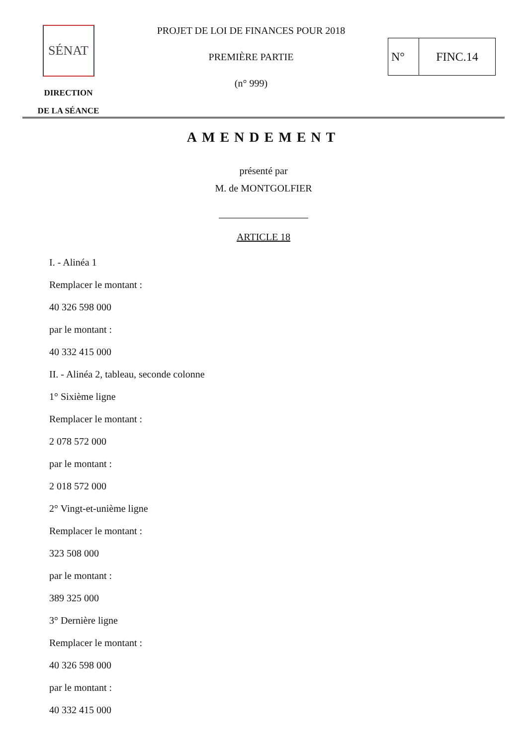SÉNAT
DIRECTION
DE LA SÉANCE
PROJET DE LOI DE FINANCES POUR 2018
PREMIÈRE PARTIE
(n° 999)
N° FINC.14
AMENDEMENT
présenté par
M. de MONTGOLFIER
ARTICLE 18
I. - Alinéa 1
Remplacer le montant :
40 326 598 000
par le montant :
40 332 415 000
II. - Alinéa 2, tableau, seconde colonne
1° Sixième ligne
Remplacer le montant :
2 078 572 000
par le montant :
2 018 572 000
2° Vingt-et-unième ligne
Remplacer le montant :
323 508 000
par le montant :
389 325 000
3° Dernière ligne
Remplacer le montant :
40 326 598 000
par le montant :
40 332 415 000